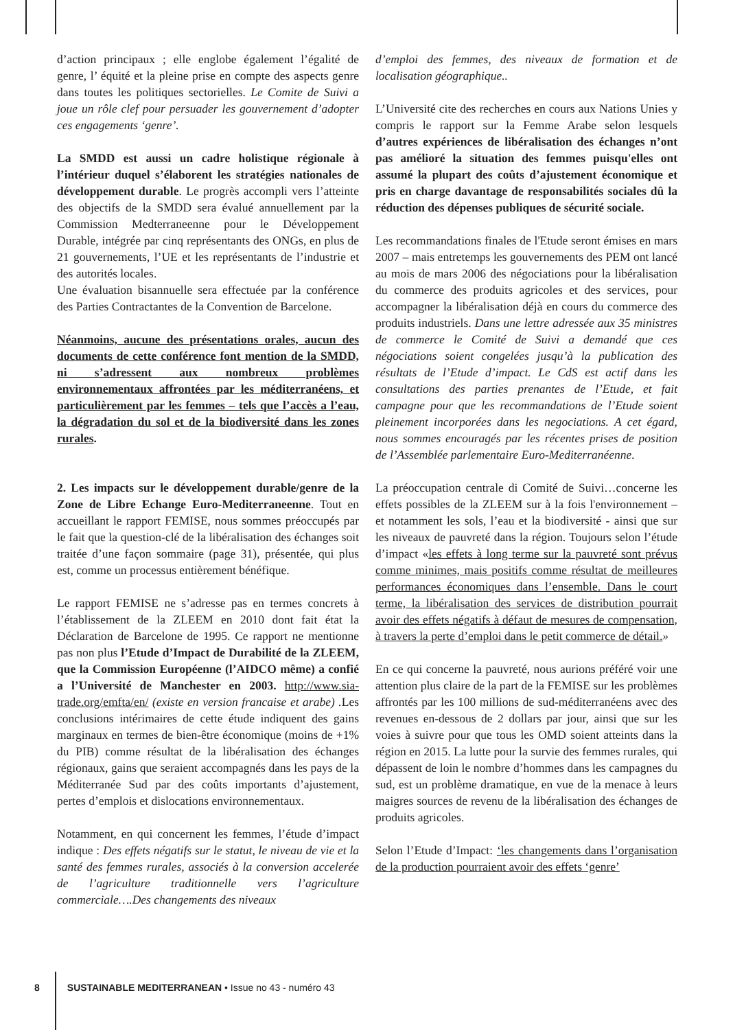d’action principaux ; elle englobe également l’égalité de genre, l’ équité et la pleine prise en compte des aspects genre dans toutes les politiques sectorielles. Le Comite de Suivi a joue un rôle clef pour persuader les gouvernement d’adopter ces engagements ‘genre’.
La SMDD est aussi un cadre holistique régionale à l’intérieur duquel s’élaborent les stratégies nationales de développement durable. Le progrès accompli vers l’atteinte des objectifs de la SMDD sera évalué annuellement par la Commission Medterraneenne pour le Développement Durable, intégrée par cinq représentants des ONGs, en plus de 21 gouvernements, l’UE et les représentants de l’industrie et des autorités locales.
Une évaluation bisannuelle sera effectuée par la conférence des Parties Contractantes de la Convention de Barcelone.
Néanmoins, aucune des présentations orales, aucun des documents de cette conférence font mention de la SMDD, ni s’adressent aux nombreux problèmes environnementaux affrontées par les méditerranéens, et particulièrement par les femmes – tels que l’accès a l’eau, la dégradation du sol et de la biodiversité dans les zones rurales.
2. Les impacts sur le développement durable/genre de la Zone de Libre Echange Euro-Mediterraneenne. Tout en accueillant le rapport FEMISE, nous sommes préoccupés par le fait que la question-clé de la libéralisation des échanges soit traitée d’une façon sommaire (page 31), présentée, qui plus est, comme un processus entièrement bénéfique.
Le rapport FEMISE ne s’adresse pas en termes concrets à l’établissement de la ZLEEM en 2010 dont fait état la Déclaration de Barcelone de 1995. Ce rapport ne mentionne pas non plus l’Etude d’Impact de Durabilité de la ZLEEM, que la Commission Européenne (l’AIDCO même) a confié a l’Université de Manchester en 2003. http://www.sia-trade.org/emfta/en/ (existe en version francaise et arabe) . Les conclusions intérimaires de cette étude indiquent des gains marginaux en termes de bien-être économique (moins de +1% du PIB) comme résultat de la libéralisation des échanges régionaux, gains que seraient accompagnés dans les pays de la Méditerranée Sud par des coûts importants d’ajustement, pertes d’emplois et dislocations environnementaux.
Notamment, en qui concernent les femmes, l’étude d’impact indique : Des effets négatifs sur le statut, le niveau de vie et la santé des femmes rurales, associés à la conversion accelerée de l’agriculture traditionnelle vers l’agriculture commerciale….Des changements des niveaux
d’emploi des femmes, des niveaux de formation et de localisation géographique..
L’Université cite des recherches en cours aux Nations Unies y compris le rapport sur la Femme Arabe selon lesquels d’autres expériences de libéralisation des échanges n’ont pas amélioré la situation des femmes puisqu'elles ont assumé la plupart des coûts d’ajustement économique et pris en charge davantage de responsabilités sociales dû la réduction des dépenses publiques de sécurité sociale.
Les recommandations finales de l'Etude seront émises en mars 2007 – mais entretemps les gouvernements des PEM ont lancé au mois de mars 2006 des négociations pour la libéralisation du commerce des produits agricoles et des services, pour accompagner la libéralisation déjà en cours du commerce des produits industriels. Dans une lettre adressée aux 35 ministres de commerce le Comité de Suivi a demandé que ces négociations soient congelées jusqu’à la publication des résultats de l’Etude d’impact. Le CdS est actif dans les consultations des parties prenantes de l’Etude, et fait campagne pour que les recommandations de l’Etude soient pleinement incorporées dans les negociations. A cet égard, nous sommes encouragés par les récentes prises de position de l’Assemblée parlementaire Euro-Mediterranéenne.
La préoccupation centrale di Comité de Suivi…concerne les effets possibles de la ZLEEM sur à la fois l'environnement – et notamment les sols, l’eau et la biodiversité - ainsi que sur les niveaux de pauvreté dans la région. Toujours selon l’étude d’impact «les effets à long terme sur la pauvreté sont prévus comme minimes, mais positifs comme résultat de meilleures performances économiques dans l’ensemble. Dans le court terme, la libéralisation des services de distribution pourrait avoir des effets négatifs à défaut de mesures de compensation, à travers la perte d’emploi dans le petit commerce de détail.»
En ce qui concerne la pauvreté, nous aurions préféré voir une attention plus claire de la part de la FEMISE sur les problèmes affrontés par les 100 millions de sud-méditerranéens avec des revenues en-dessous de 2 dollars par jour, ainsi que sur les voies à suivre pour que tous les OMD soient atteints dans la région en 2015. La lutte pour la survie des femmes rurales, qui dépassent de loin le nombre d’hommes dans les campagnes du sud, est un problème dramatique, en vue de la menace à leurs maigres sources de revenu de la libéralisation des échanges de produits agricoles.
Selon l’Etude d’Impact: ‘les changements dans l’organisation de la production pourraient avoir des effets ‘genre’
8 SUSTAINABLE MEDITERRANEAN • Issue no 43 - numéro 43